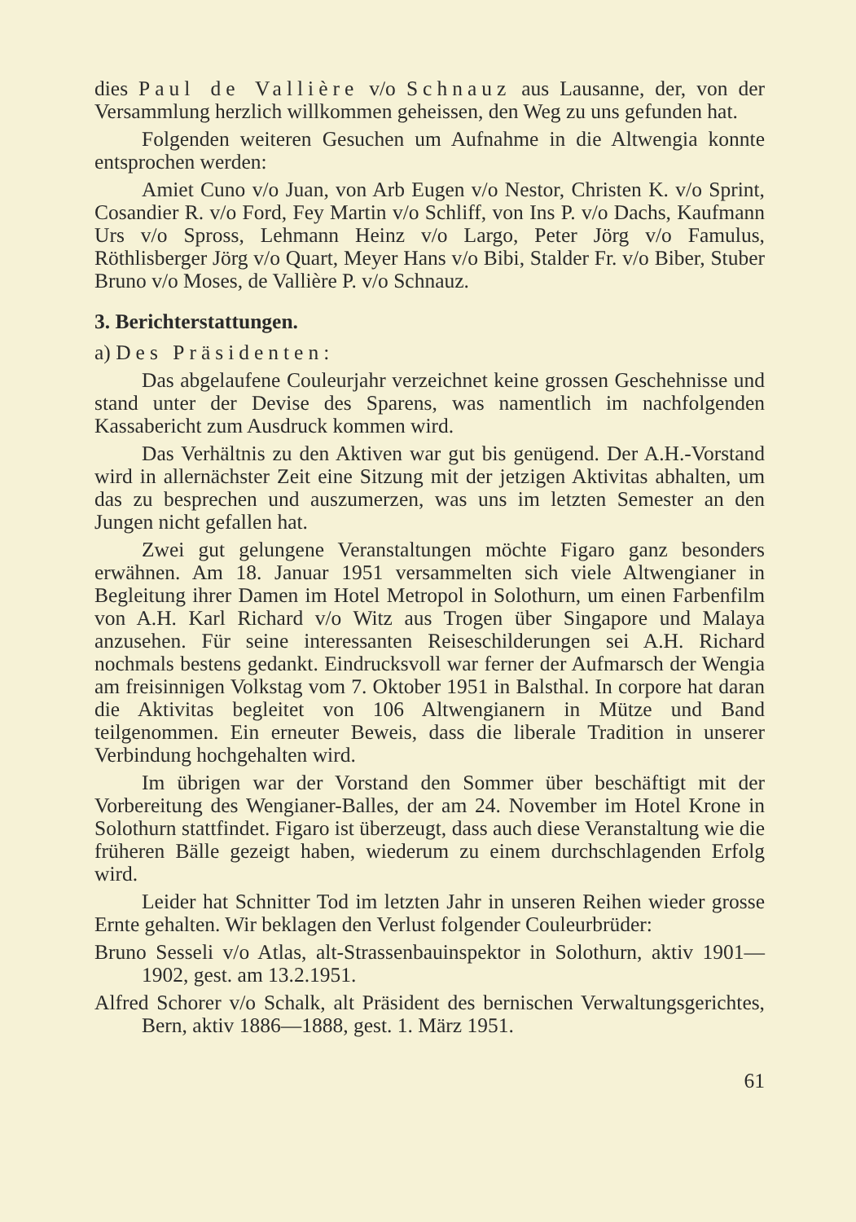dies Paul de Vallière v/o Schnauz aus Lausanne, der, von der Versammlung herzlich willkommen geheissen, den Weg zu uns gefunden hat.
Folgenden weiteren Gesuchen um Aufnahme in die Altwengia konnte entsprochen werden:
Amiet Cuno v/o Juan, von Arb Eugen v/o Nestor, Christen K. v/o Sprint, Cosandier R. v/o Ford, Fey Martin v/o Schliff, von Ins P. v/o Dachs, Kaufmann Urs v/o Spross, Lehmann Heinz v/o Largo, Peter Jörg v/o Famulus, Röthlisberger Jörg v/o Quart, Meyer Hans v/o Bibi, Stalder Fr. v/o Biber, Stuber Bruno v/o Moses, de Vallière P. v/o Schnauz.
3. Berichterstattungen.
a) Des Präsidenten:
Das abgelaufene Couleurjahr verzeichnet keine grossen Geschehnisse und stand unter der Devise des Sparens, was namentlich im nachfolgenden Kassabericht zum Ausdruck kommen wird.
Das Verhältnis zu den Aktiven war gut bis genügend. Der A.H.-Vorstand wird in allernächster Zeit eine Sitzung mit der jetzigen Aktivitas abhalten, um das zu besprechen und auszumerzen, was uns im letzten Semester an den Jungen nicht gefallen hat.
Zwei gut gelungene Veranstaltungen möchte Figaro ganz besonders erwähnen. Am 18. Januar 1951 versammelten sich viele Altwengianer in Begleitung ihrer Damen im Hotel Metropol in Solothurn, um einen Farbenfilm von A.H. Karl Richard v/o Witz aus Trogen über Singapore und Malaya anzusehen. Für seine interessanten Reiseschilderungen sei A.H. Richard nochmals bestens gedankt. Eindrucksvoll war ferner der Aufmarsch der Wengia am freisinnigen Volkstag vom 7. Oktober 1951 in Balsthal. In corpore hat daran die Aktivitas begleitet von 106 Altwengianern in Mütze und Band teilgenommen. Ein erneuter Beweis, dass die liberale Tradition in unserer Verbindung hochgehalten wird.
Im übrigen war der Vorstand den Sommer über beschäftigt mit der Vorbereitung des Wengianer-Balles, der am 24. November im Hotel Krone in Solothurn stattfindet. Figaro ist überzeugt, dass auch diese Veranstaltung wie die früheren Bälle gezeigt haben, wiederum zu einem durchschlagenden Erfolg wird.
Leider hat Schnitter Tod im letzten Jahr in unseren Reihen wieder grosse Ernte gehalten. Wir beklagen den Verlust folgender Couleurbrüder:
Bruno Sesseli v/o Atlas, alt-Strassenbauinspektor in Solothurn, aktiv 1901—1902, gest. am 13.2.1951.
Alfred Schorer v/o Schalk, alt Präsident des bernischen Verwaltungsgerichtes, Bern, aktiv 1886—1888, gest. 1. März 1951.
61